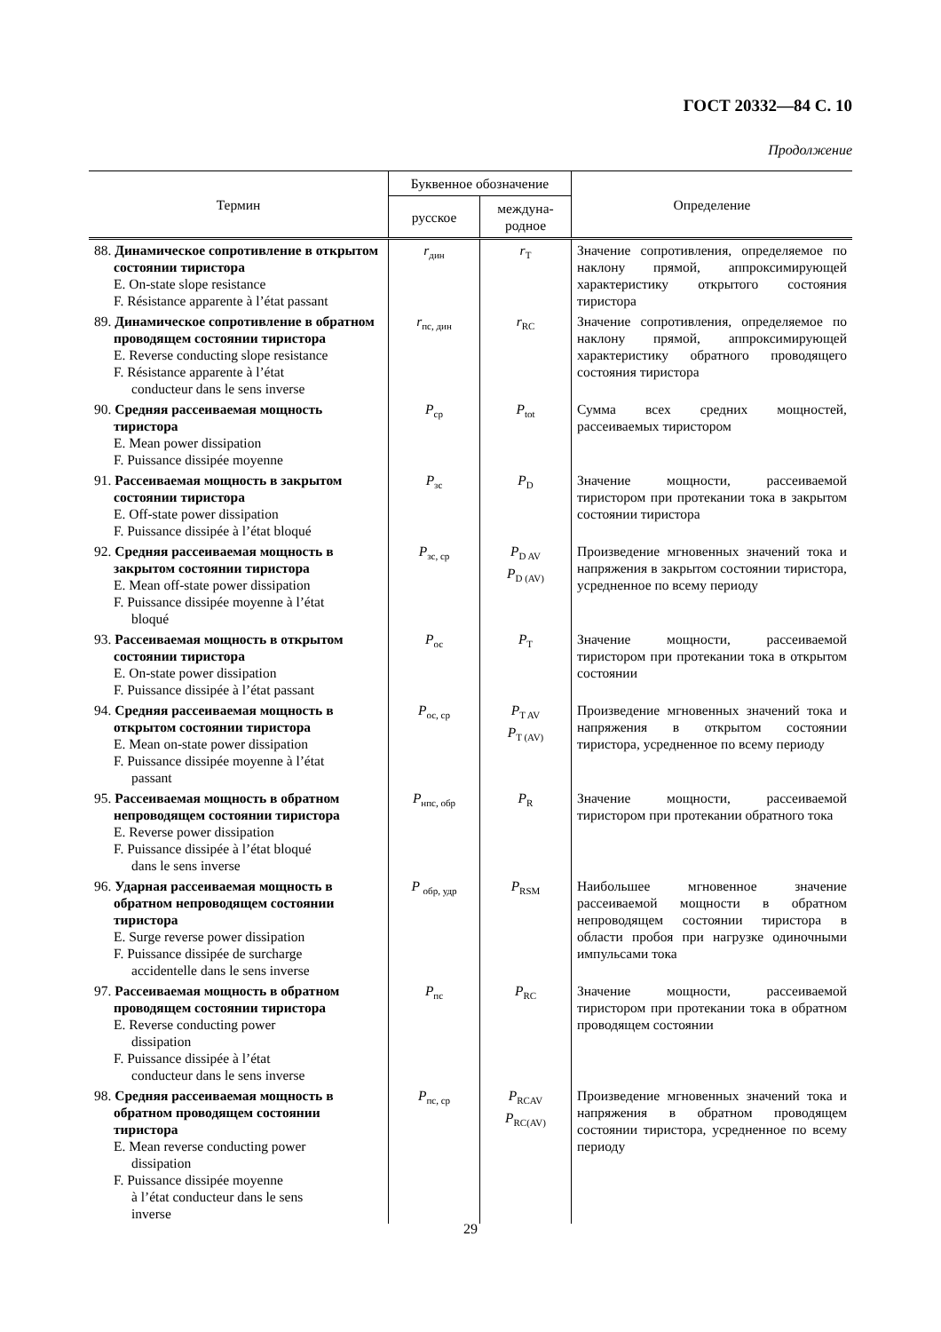ГОСТ 20332—84 С. 10
Продолжение
| Термин | Буквенное обозначение | | Определение |
| --- | --- | --- | --- |
| | русское | междуна- родное | |
| 88. Динамическое сопротивление в открытом состоянии тиристора E. On-state slope resistance F. Résistance apparente à l’état passant | r<sub>дин</sub> | r<sub>T</sub> | Значение сопротивления, определяемое по наклону прямой, аппроксимирующей характеристику открытого состояния тиристора |
| 89. Динамическое сопротивление в обратном проводящем состоянии тиристора E. Reverse conducting slope resistance F. Résistance apparente à l’état conducteur dans le sens inverse | r<sub>пс, дин</sub> | r<sub>RC</sub> | Значение сопротивления, определяемое по наклону прямой, аппроксимирующей характеристику обратного проводящего состояния тиристора |
| 90. Средняя рассеиваемая мощность тиристора E. Mean power dissipation F. Puissance dissipée moyenne | P<sub>ср</sub> | P<sub>tot</sub> | Сумма всех средних мощностей, рассеиваемых тиристором |
| 91. Рассеиваемая мощность в закрытом состоянии тиристора E. Off-state power dissipation F. Puissance dissipée à l’état bloqué | P<sub>зс</sub> | P<sub>D</sub> | Значение мощности, рассеиваемой тиристором при протекании тока в закрытом состоянии тиристора |
| 92. Средняя рассеиваемая мощность в закрытом состоянии тиристора E. Mean off-state power dissipation F. Puissance dissipée moyenne à l’état bloqué | P<sub>зс, ср</sub> | P<sub>D AV</sub> P<sub>D (AV)</sub> | Произведение мгновенных значений тока и напряжения в закрытом состоянии тиристора, усредненное по всему периоду |
| 93. Рассеиваемая мощность в открытом состоянии тиристора E. On-state power dissipation F. Puissance dissipée à l’état passant | P<sub>ос</sub> | P<sub>T</sub> | Значение мощности, рассеиваемой тиристором при протекании тока в открытом состоянии |
| 94. Средняя рассеиваемая мощность в открытом состоянии тиристора E. Mean on-state power dissipation F. Puissance dissipée moyenne à l’état passant | P<sub>ос, ср</sub> | P<sub>T AV</sub> P<sub>T (AV)</sub> | Произведение мгновенных значений тока и напряжения в открытом состоянии тиристора, усредненное по всему периоду |
| 95. Рассеиваемая мощность в обратном непроводящем состоянии тиристора E. Reverse power dissipation F. Puissance dissipée à l’état bloqué dans le sens inverse | P<sub>нпс, обр</sub> | P<sub>R</sub> | Значение мощности, рассеиваемой тиристором при протекании обратного тока |
| 96. Ударная рассеиваемая мощность в обратном непроводящем состоянии тиристора E. Surge reverse power dissipation F. Puissance dissipée de surcharge accidentelle dans le sens inverse | P <sub>обр, удр</sub> | P<sub>RSM</sub> | Наибольшее мгновенное значение рассеиваемой мощности в обратном непроводящем состоянии тиристора в области пробоя при нагрузке одиночными импульсами тока |
| 97. Рассеиваемая мощность в обратном проводящем состоянии тиристора E. Reverse conducting power dissipation F. Puissance dissipée à l’état conducteur dans le sens inverse | P<sub>пс</sub> | P<sub>RC</sub> | Значение мощности, рассеиваемой тиристором при протекании тока в обратном проводящем состоянии |
| 98. Средняя рассеиваемая мощность в обратном проводящем состоянии тиристора E. Mean reverse conducting power dissipation F. Puissance dissipée moyenne à l’état conducteur dans le sens inverse | P<sub>пс, ср</sub> | P<sub>RCAV</sub> P<sub>RC(AV)</sub> | Произведение мгновенных значений тока и напряжения в обратном проводящем состоянии тиристора, усредненное по всему периоду |
29